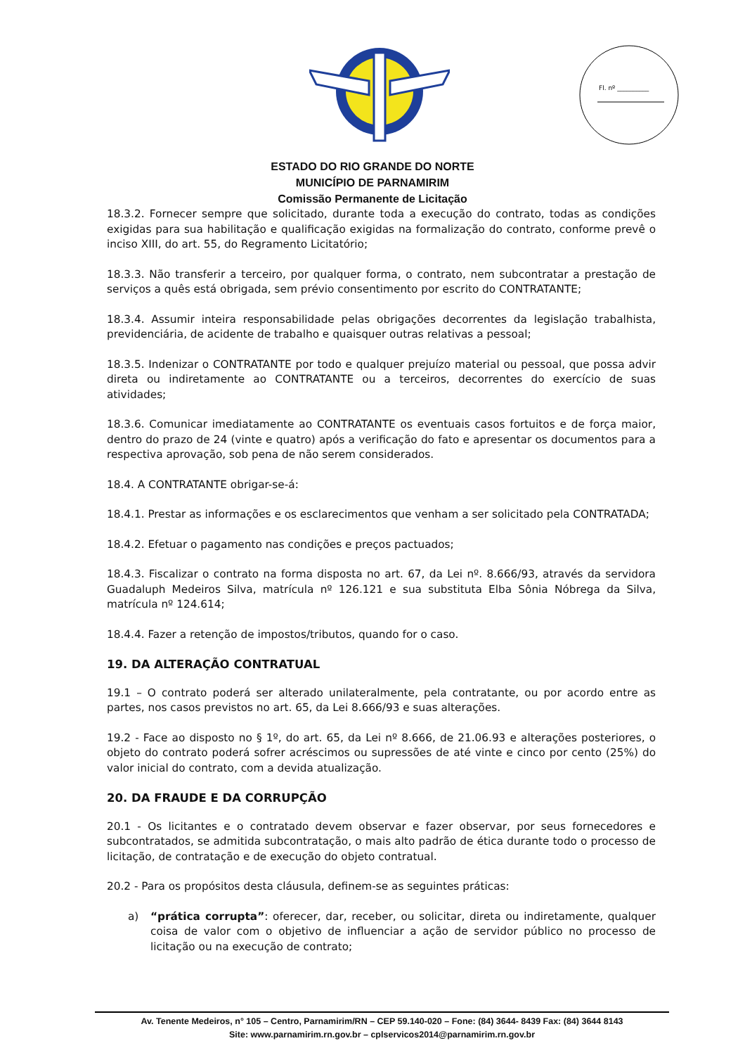Fl. nº __________
ESTADO DO RIO GRANDE DO NORTE
MUNICÍPIO DE PARNAMIRIM
Comissão Permanente de Licitação
18.3.2. Fornecer sempre que solicitado, durante toda a execução do contrato, todas as condições exigidas para sua habilitação e qualificação exigidas na formalização do contrato, conforme prevê o inciso XIII, do art. 55, do Regramento Licitatório;
18.3.3. Não transferir a terceiro, por qualquer forma, o contrato, nem subcontratar a prestação de serviços a quês está obrigada, sem prévio consentimento por escrito do CONTRATANTE;
18.3.4. Assumir inteira responsabilidade pelas obrigações decorrentes da legislação trabalhista, previdenciária, de acidente de trabalho e quaisquer outras relativas a pessoal;
18.3.5. Indenizar o CONTRATANTE por todo e qualquer prejuízo material ou pessoal, que possa advir direta ou indiretamente ao CONTRATANTE ou a terceiros, decorrentes do exercício de suas atividades;
18.3.6. Comunicar imediatamente ao CONTRATANTE os eventuais casos fortuitos e de força maior, dentro do prazo de 24 (vinte e quatro) após a verificação do fato e apresentar os documentos para a respectiva aprovação, sob pena de não serem considerados.
18.4. A CONTRATANTE obrigar-se-á:
18.4.1. Prestar as informações e os esclarecimentos que venham a ser solicitado pela CONTRATADA;
18.4.2. Efetuar o pagamento nas condições e preços pactuados;
18.4.3. Fiscalizar o contrato na forma disposta no art. 67, da Lei nº. 8.666/93, através da servidora Guadaluph Medeiros Silva, matrícula nº 126.121 e sua substituta Elba Sônia Nóbrega da Silva, matrícula nº 124.614;
18.4.4. Fazer a retenção de impostos/tributos, quando for o caso.
19. DA ALTERAÇÃO CONTRATUAL
19.1 – O contrato poderá ser alterado unilateralmente, pela contratante, ou por acordo entre as partes, nos casos previstos no art. 65, da Lei 8.666/93 e suas alterações.
19.2 - Face ao disposto no § 1º, do art. 65, da Lei nº 8.666, de 21.06.93 e alterações posteriores, o objeto do contrato poderá sofrer acréscimos ou supressões de até vinte e cinco por cento (25%) do valor inicial do contrato, com a devida atualização.
20. DA FRAUDE E DA CORRUPÇÃO
20.1 - Os licitantes e o contratado devem observar e fazer observar, por seus fornecedores e subcontratados, se admitida subcontratação, o mais alto padrão de ética durante todo o processo de licitação, de contratação e de execução do objeto contratual.
20.2 - Para os propósitos desta cláusula, definem-se as seguintes práticas:
a) “prática corrupta”: oferecer, dar, receber, ou solicitar, direta ou indiretamente, qualquer coisa de valor com o objetivo de influenciar a ação de servidor público no processo de licitação ou na execução de contrato;
Av. Tenente Medeiros, n° 105 – Centro, Parnamirim/RN – CEP 59.140-020 – Fone: (84) 3644- 8439 Fax: (84) 3644 8143
Site: www.parnamirim.rn.gov.br – cplservicos2014@parnamirim.rn.gov.br